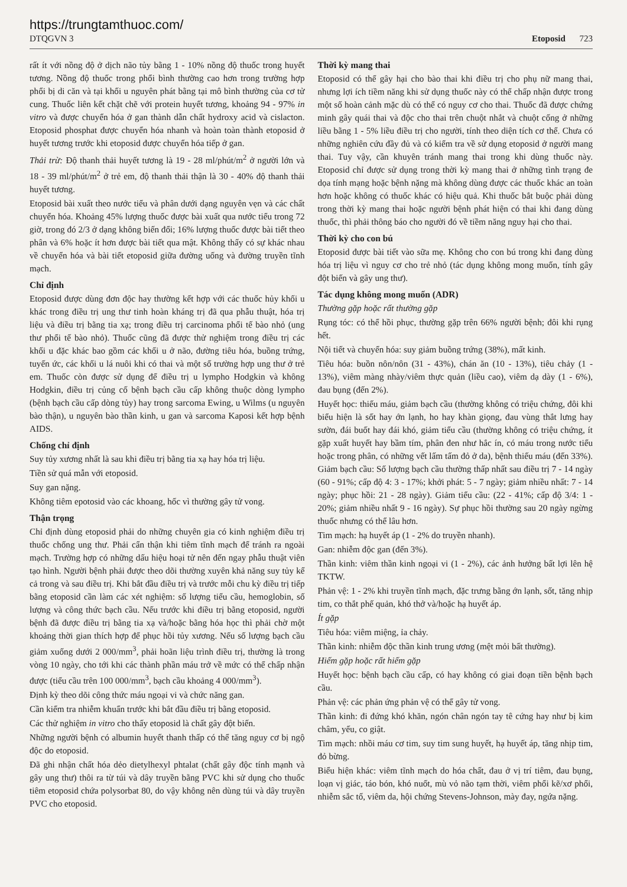https://trungtamthuoc.com/
DTQGVN 3 Etoposid 723
rất ít với nồng độ ở dịch não tủy bằng 1 - 10% nồng độ thuốc trong huyết tương. Nồng độ thuốc trong phổi bình thường cao hơn trong trường hợp phổi bị di căn và tại khối u nguyên phát bằng tại mô bình thường của cơ tử cung. Thuốc liên kết chặt chẽ với protein huyết tương, khoảng 94 - 97% in vitro và được chuyển hóa ở gan thành dẫn chất hydroxy acid và cislacton. Etoposid phosphat được chuyển hóa nhanh và hoàn toàn thành etoposid ở huyết tương trước khi etoposid được chuyển hóa tiếp ở gan.
Thải trừ: Độ thanh thải huyết tương là 19 - 28 ml/phút/m<sup>2</sup> ở người lớn và 18 - 39 ml/phút/m<sup>2</sup> ở trẻ em, độ thanh thải thận là 30 - 40% độ thanh thải huyết tương.
Etoposid bài xuất theo nước tiểu và phân dưới dạng nguyên vẹn và các chất chuyển hóa. Khoảng 45% lượng thuốc được bài xuất qua nước tiểu trong 72 giờ, trong đó 2/3 ở dạng không biến đổi; 16% lượng thuốc được bài tiết theo phân và 6% hoặc ít hơn được bài tiết qua mật. Không thấy có sự khác nhau về chuyển hóa và bài tiết etoposid giữa đường uống và đường truyền tĩnh mạch.
Chỉ định
Etoposid được dùng đơn độc hay thường kết hợp với các thuốc hủy khối u khác trong điều trị ung thư tinh hoàn kháng trị đã qua phẫu thuật, hóa trị liệu và điều trị bằng tia xạ; trong điều trị carcinoma phổi tế bào nhỏ (ung thư phổi tế bào nhỏ). Thuốc cũng đã được thử nghiệm trong điều trị các khối u đặc khác bao gồm các khối u ở não, đường tiêu hóa, buồng trứng, tuyến ức, các khối u lá nuôi khi có thai và một số trường hợp ung thư ở trẻ em. Thuốc còn được sử dụng để điều trị u lympho Hodgkin và không Hodgkin, điều trị củng cố bệnh bạch cầu cấp không thuộc dòng lympho (bệnh bạch cầu cấp dòng tủy) hay trong sarcoma Ewing, u Wilms (u nguyên bào thận), u nguyên bào thần kinh, u gan và sarcoma Kaposi kết hợp bệnh AIDS.
Chống chỉ định
Suy tủy xương nhất là sau khi điều trị bằng tia xạ hay hóa trị liệu.
Tiền sử quá mẫn với etoposid.
Suy gan nặng.
Không tiêm epotosid vào các khoang, hốc vì thường gây tử vong.
Thận trọng
Chỉ định dùng etoposid phải do những chuyên gia có kinh nghiệm điều trị thuốc chống ung thư. Phải cẩn thận khi tiêm tĩnh mạch để tránh ra ngoài mạch. Trường hợp có những dấu hiệu hoại tử nên đến ngay phẫu thuật viên tạo hình. Người bệnh phải được theo dõi thường xuyên khả năng suy tủy kể cả trong và sau điều trị. Khi bắt đầu điều trị và trước mỗi chu kỳ điều trị tiếp bằng etoposid cần làm các xét nghiệm: số lượng tiểu cầu, hemoglobin, số lượng và công thức bạch cầu. Nếu trước khi điều trị bằng etoposid, người bệnh đã được điều trị bằng tia xạ và/hoặc bằng hóa học thì phải chờ một khoảng thời gian thích hợp để phục hồi tủy xương. Nếu số lượng bạch cầu giảm xuống dưới 2 000/mm<sup>3</sup>, phải hoãn liệu trình điều trị, thường là trong vòng 10 ngày, cho tới khi các thành phần máu trở về mức có thể chấp nhận được (tiểu cầu trên 100 000/mm<sup>3</sup>, bạch cầu khoảng 4 000/mm<sup>3</sup>).
Định kỳ theo dõi công thức máu ngoại vi và chức năng gan.
Cần kiểm tra nhiễm khuẩn trước khi bắt đầu điều trị bằng etoposid.
Các thử nghiệm in vitro cho thấy etoposid là chất gây đột biến.
Những người bệnh có albumin huyết thanh thấp có thể tăng nguy cơ bị ngộ độc do etoposid.
Đã ghi nhận chất hóa dẻo dietylhexyl phtalat (chất gây độc tính mạnh và gây ung thư) thôi ra từ túi và dây truyền bằng PVC khi sử dụng cho thuốc tiêm etoposid chứa polysorbat 80, do vậy không nên dùng túi và dây truyền PVC cho etoposid.
Thời kỳ mang thai
Etoposid có thể gây hại cho bào thai khi điều trị cho phụ nữ mang thai, nhưng lợi ích tiềm năng khi sử dụng thuốc này có thể chấp nhận được trong một số hoàn cảnh mặc dù có thể có nguy cơ cho thai. Thuốc đã được chứng minh gây quái thai và độc cho thai trên chuột nhắt và chuột cống ở những liều bằng 1 - 5% liều điều trị cho người, tính theo diện tích cơ thể. Chưa có những nghiên cứu đầy đủ và có kiểm tra về sử dụng etoposid ở người mang thai. Tuy vậy, cần khuyên tránh mang thai trong khi dùng thuốc này. Etoposid chỉ được sử dụng trong thời kỳ mang thai ở những tình trạng đe dọa tính mạng hoặc bệnh nặng mà không dùng được các thuốc khác an toàn hơn hoặc không có thuốc khác có hiệu quả. Khi thuốc bắt buộc phải dùng trong thời kỳ mang thai hoặc người bệnh phát hiện có thai khi đang dùng thuốc, thì phải thông báo cho người đó về tiềm năng nguy hại cho thai.
Thời kỳ cho con bú
Etoposid được bài tiết vào sữa mẹ. Không cho con bú trong khi đang dùng hóa trị liệu vì nguy cơ cho trẻ nhỏ (tác dụng không mong muốn, tính gây đột biến và gây ung thư).
Tác dụng không mong muốn (ADR)
Thường gặp hoặc rất thường gặp
Rụng tóc: có thể hồi phục, thường gặp trên 66% người bệnh; đôi khi rụng hết.
Nội tiết và chuyển hóa: suy giảm buồng trứng (38%), mất kinh.
Tiêu hóa: buồn nôn/nôn (31 - 43%), chán ăn (10 - 13%), tiêu chảy (1 - 13%), viêm màng nhày/viêm thực quản (liều cao), viêm dạ dày (1 - 6%), đau bụng (đến 2%).
Huyết học: thiếu máu, giảm bạch cầu (thường không có triệu chứng, đôi khi biểu hiện là sốt hay ớn lạnh, ho hay khàn giọng, đau vùng thắt lưng hay sườn, đái buốt hay đái khó, giảm tiểu cầu (thường không có triệu chứng, ít gặp xuất huyết hay bầm tím, phân đen như hắc ín, có máu trong nước tiểu hoặc trong phân, có những vết lấm tấm đỏ ở da), bệnh thiếu máu (đến 33%). Giảm bạch cầu: Số lượng bạch cầu thường thấp nhất sau điều trị 7 - 14 ngày (60 - 91%; cấp độ 4: 3 - 17%; khởi phát: 5 - 7 ngày; giảm nhiều nhất: 7 - 14 ngày; phục hồi: 21 - 28 ngày). Giảm tiểu cầu: (22 - 41%; cấp độ 3/4: 1 - 20%; giảm nhiều nhất 9 - 16 ngày). Sự phục hồi thường sau 20 ngày ngừng thuốc nhưng có thể lâu hơn.
Tim mạch: hạ huyết áp (1 - 2% do truyền nhanh).
Gan: nhiễm độc gan (đến 3%).
Thần kinh: viêm thần kinh ngoại vi (1 - 2%), các ảnh hưởng bất lợi lên hệ TKTW.
Phản vệ: 1 - 2% khi truyền tĩnh mạch, đặc trưng bằng ớn lạnh, sốt, tăng nhịp tim, co thắt phế quản, khó thở và/hoặc hạ huyết áp.
Ít gặp
Tiêu hóa: viêm miệng, ỉa chảy.
Thần kinh: nhiễm độc thần kinh trung ương (mệt mỏi bất thường).
Hiếm gặp hoặc rất hiếm gặp
Huyết học: bệnh bạch cầu cấp, có hay không có giai đoạn tiền bệnh bạch cầu.
Phản vệ: các phản ứng phản vệ có thể gây tử vong.
Thần kinh: đi đứng khó khăn, ngón chân ngón tay tê cứng hay như bị kim châm, yếu, co giật.
Tim mạch: nhồi máu cơ tim, suy tim sung huyết, hạ huyết áp, tăng nhịp tim, đỏ bừng.
Biểu hiện khác: viêm tĩnh mạch do hóa chất, đau ở vị trí tiêm, đau bụng, loạn vị giác, táo bón, khó nuốt, mù vỏ não tạm thời, viêm phổi kẽ/xơ phổi, nhiễm sắc tố, viêm da, hội chứng Stevens-Johnson, mày đay, ngứa nặng.